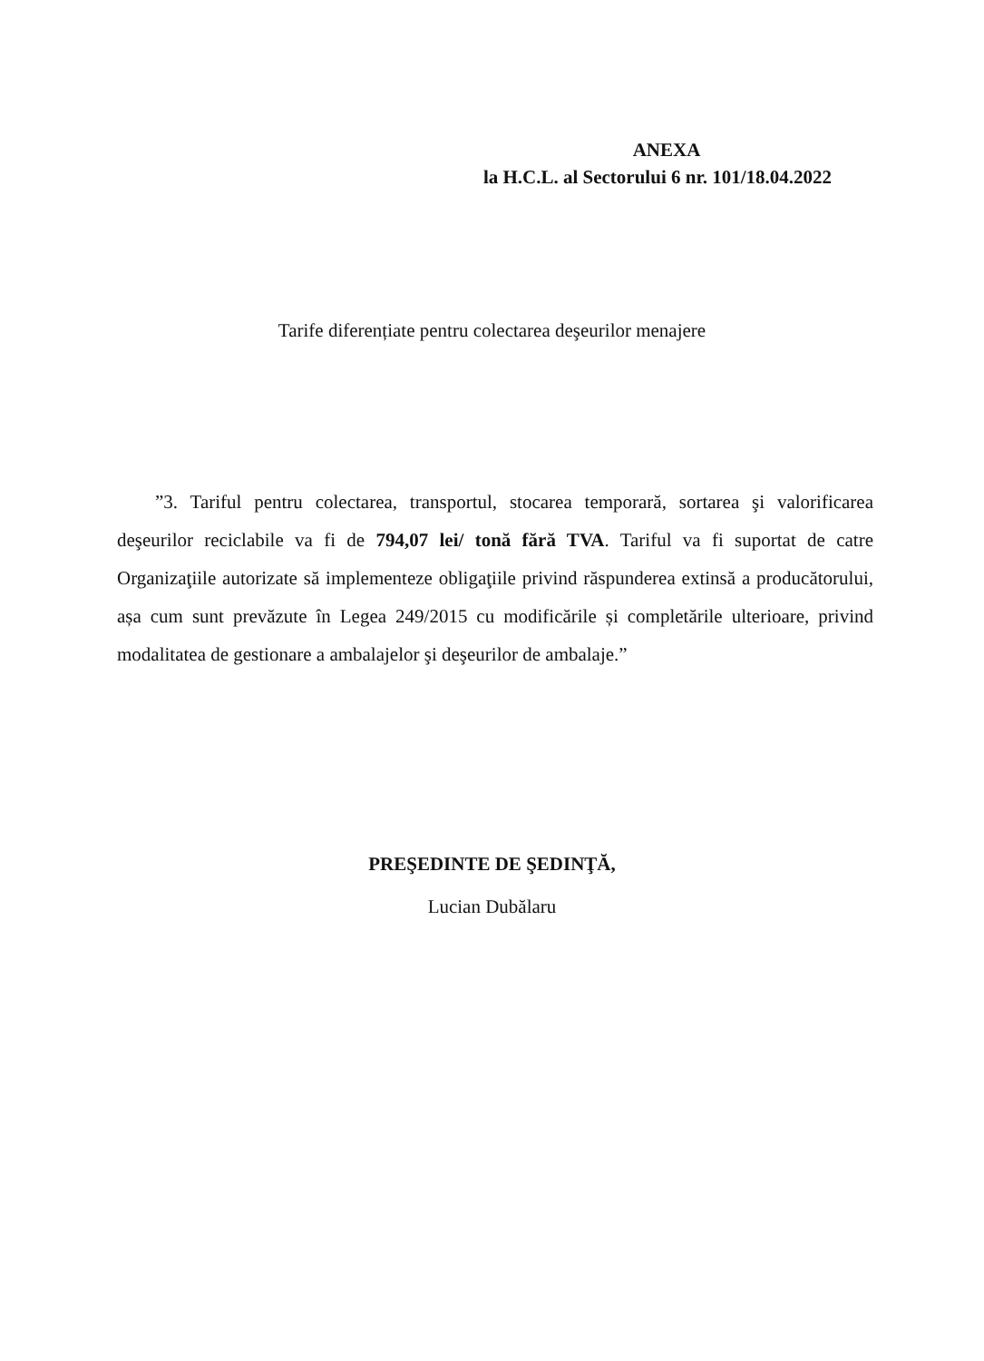ANEXA
la H.C.L. al Sectorului 6 nr. 101/18.04.2022
Tarife diferențiate pentru colectarea deşeurilor menajere
”3. Tariful pentru colectarea, transportul, stocarea temporară, sortarea şi valorificarea deşeurilor reciclabile va fi de 794,07 lei/ tonă fără TVA. Tariful va fi suportat de catre Organizaţiile autorizate să implementeze obligaţiile privind răspunderea extinsă a producătorului, așa cum sunt prevăzute în Legea 249/2015 cu modificările și completările ulterioare, privind modalitatea de gestionare a ambalajelor şi deşeurilor de ambalaje.”
PREŞEDINTE DE ŞEDINŢĂ,
Lucian Dubălaru